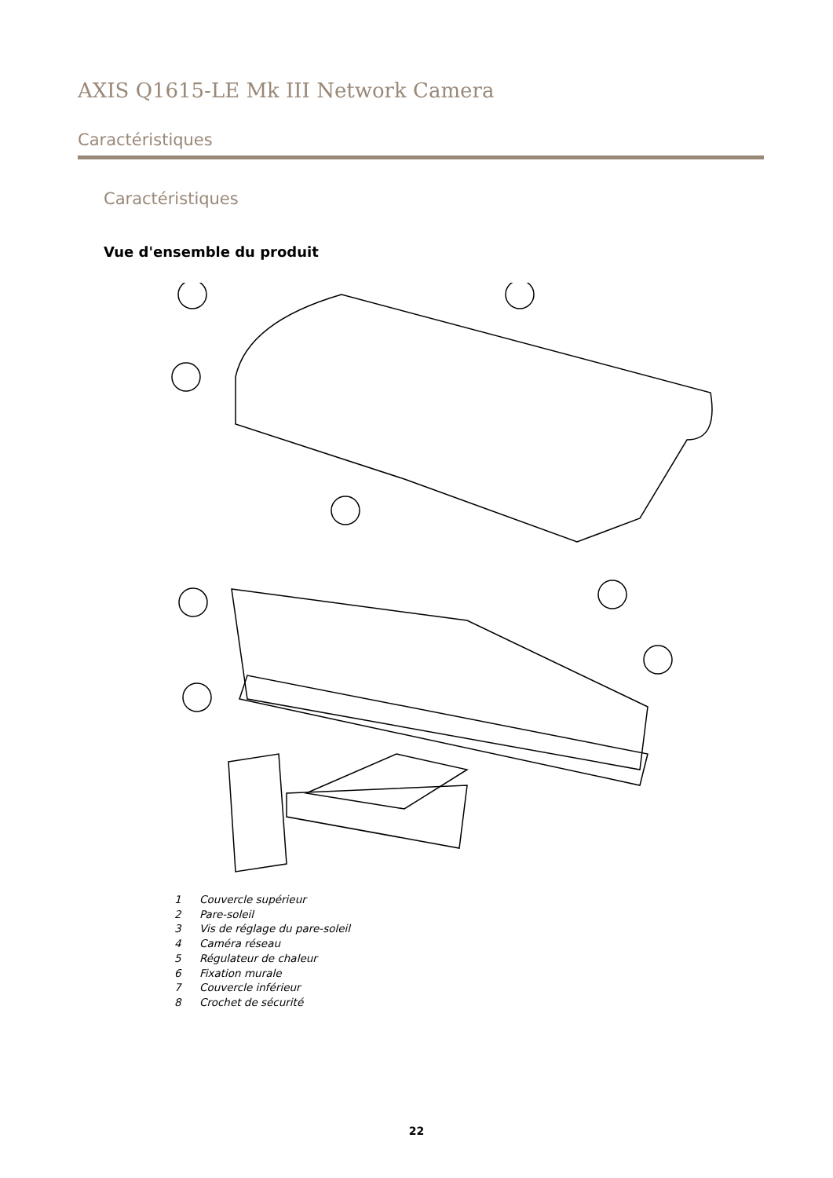AXIS Q1615-LE Mk III Network Camera
Caractéristiques
Caractéristiques
Vue d'ensemble du produit
1 Couvercle supérieur
2 Pare-soleil
3 Vis de réglage du pare-soleil
4 Caméra réseau
5 Régulateur de chaleur
6 Fixation murale
7 Couvercle inférieur
8 Crochet de sécurité
22